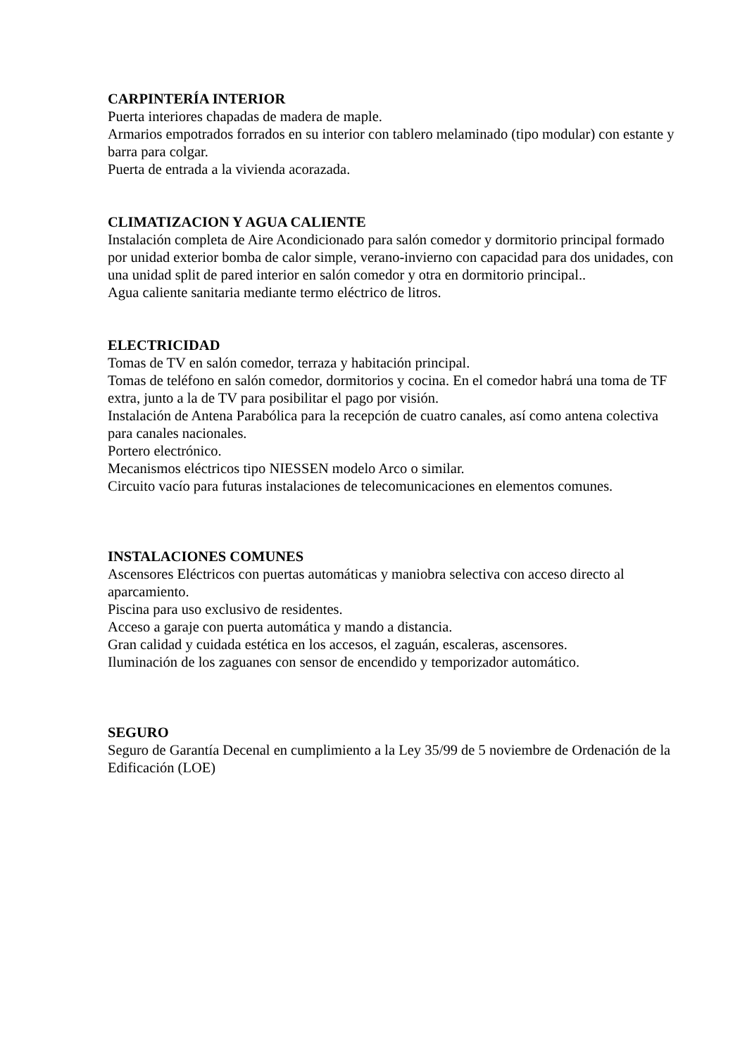CARPINTERÍA INTERIOR
Puerta interiores chapadas de madera de maple.
Armarios empotrados forrados en su interior con tablero melaminado (tipo modular) con estante y barra para colgar.
Puerta de entrada a la vivienda acorazada.
CLIMATIZACION Y AGUA CALIENTE
Instalación completa de Aire Acondicionado para salón comedor y dormitorio principal formado por unidad exterior bomba de calor simple, verano-invierno con capacidad para dos unidades, con una unidad split de pared interior en salón comedor y otra en dormitorio principal..
Agua caliente sanitaria mediante termo eléctrico de litros.
ELECTRICIDAD
Tomas de TV en salón comedor, terraza y habitación principal.
Tomas de teléfono en salón comedor, dormitorios y cocina. En el comedor habrá una toma de TF extra, junto a la de TV para posibilitar el pago por visión.
Instalación de Antena Parabólica para la recepción de cuatro canales, así como antena colectiva para canales nacionales.
Portero electrónico.
Mecanismos eléctricos tipo NIESSEN modelo Arco o similar.
Circuito vacío para futuras instalaciones de telecomunicaciones en elementos comunes.
INSTALACIONES COMUNES
Ascensores Eléctricos con puertas automáticas y maniobra selectiva con acceso directo al aparcamiento.
Piscina para uso exclusivo de residentes.
Acceso a garaje con puerta automática y mando a distancia.
Gran calidad y cuidada estética en los accesos, el zaguán, escaleras, ascensores.
Iluminación de los zaguanes con sensor de encendido y temporizador automático.
SEGURO
Seguro de Garantía Decenal en cumplimiento a la Ley 35/99 de 5 noviembre de Ordenación de la Edificación (LOE)